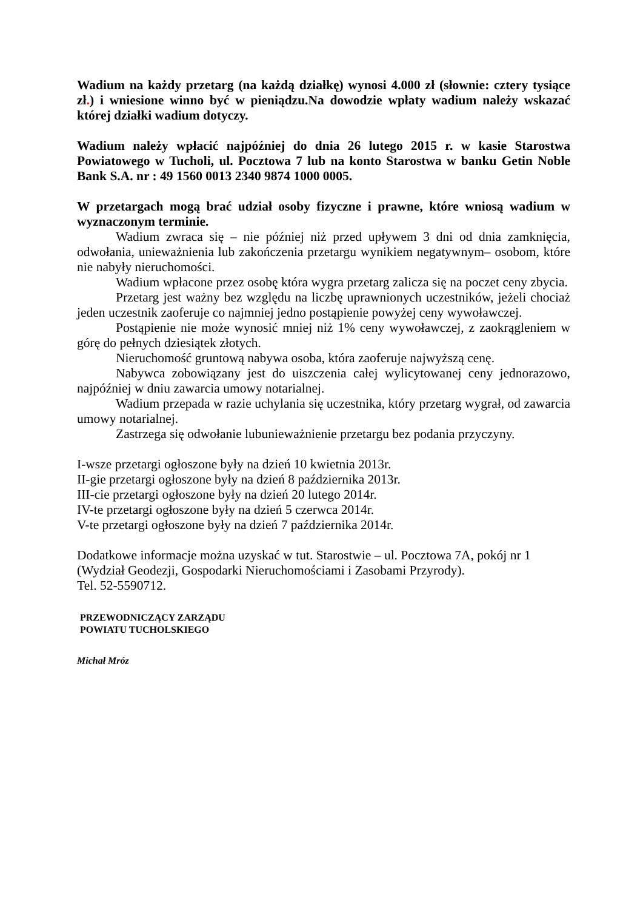Wadium na każdy przetarg (na każdą działkę) wynosi 4.000 zł (słownie: cztery tysiące zł.) i wniesione winno być w pieniądzu.Na dowodzie wpłaty wadium należy wskazać której działki wadium dotyczy.
Wadium należy wpłacić najpóźniej do dnia 26 lutego 2015 r. w kasie Starostwa Powiatowego w Tucholi, ul. Pocztowa 7 lub na konto Starostwa w banku Getin Noble Bank S.A. nr : 49 1560 0013 2340 9874 1000 0005.
W przetargach mogą brać udział osoby fizyczne i prawne, które wniosą wadium w wyznaczonym terminie.
Wadium zwraca się – nie później niż przed upływem 3 dni od dnia zamknięcia, odwołania, unieważnienia lub zakończenia przetargu wynikiem negatywnym– osobom, które nie nabyły nieruchomości.
Wadium wpłacone przez osobę która wygra przetarg zalicza się na poczet ceny zbycia.
Przetarg jest ważny bez względu na liczbę uprawnionych uczestników, jeżeli chociaż jeden uczestnik zaoferuje co najmniej jedno postąpienie powyżej ceny wywoławczej.
Postąpienie nie może wynosić mniej niż 1% ceny wywoławczej, z zaokrągleniem w górę do pełnych dziesiątek złotych.
Nieruchomość gruntową nabywa osoba, która zaoferuje najwyższą cenę.
Nabywca zobowiązany jest do uiszczenia całej wylicytowanej ceny jednorazowo, najpóźniej w dniu zawarcia umowy notarialnej.
Wadium przepada w razie uchylania się uczestnika, który przetarg wygrał, od zawarcia umowy notarialnej.
Zastrzega się odwołanie lubunieważnienie przetargu bez podania przyczyny.
I-wsze przetargi ogłoszone były na dzień 10 kwietnia 2013r.
II-gie przetargi ogłoszone były na dzień 8 października 2013r.
III-cie przetargi ogłoszone były na dzień 20 lutego 2014r.
IV-te przetargi ogłoszone były na dzień 5 czerwca 2014r.
V-te przetargi ogłoszone były na dzień 7 października 2014r.
Dodatkowe informacje można uzyskać w tut. Starostwie – ul. Pocztowa 7A, pokój nr 1
(Wydział Geodezji, Gospodarki Nieruchomościami i Zasobami Przyrody).
Tel. 52-5590712.
PRZEWODNICZĄCY ZARZĄDU
POWIATU TUCHOLSKIEGO
Michał Mróz